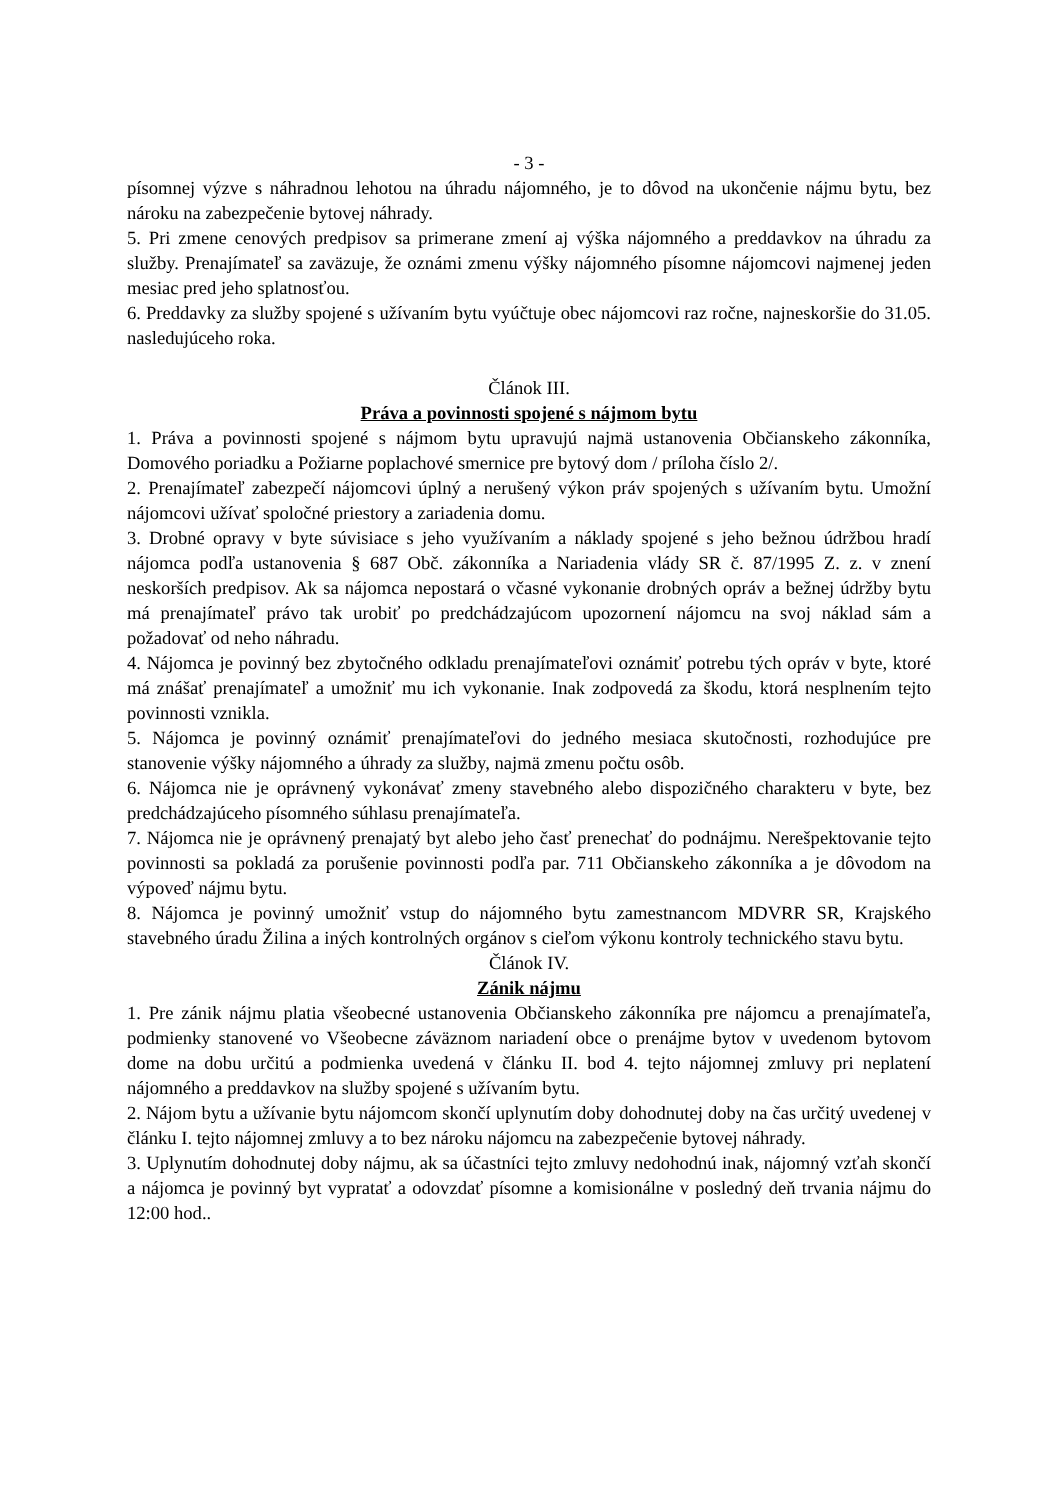- 3 -
písomnej výzve s náhradnou lehotou na úhradu nájomného, je to dôvod na ukončenie nájmu bytu, bez nároku na zabezpečenie bytovej náhrady.
5. Pri zmene cenových predpisov sa primerane zmení aj výška nájomného a preddavkov na úhradu za služby. Prenajímateľ sa zaväzuje, že oznámi zmenu výšky nájomného písomne nájomcovi najmenej jeden mesiac pred jeho splatnosťou.
6. Preddavky za služby spojené s užívaním bytu vyúčtuje obec nájomcovi raz ročne, najneskoršie do 31.05. nasledujúceho roka.
Článok III.
Práva a povinnosti spojené s nájmom bytu
1. Práva a povinnosti spojené s nájmom bytu upravujú najmä ustanovenia Občianskeho zákonníka, Domového poriadku a Požiarne poplachové smernice pre bytový dom / príloha číslo 2/.
2. Prenajímateľ zabezpečí nájomcovi úplný a nerušený výkon práv spojených s užívaním bytu. Umožní nájomcovi užívať spoločné priestory a zariadenia domu.
3. Drobné opravy v byte súvisiace s jeho využívaním a náklady spojené s jeho bežnou údržbou hradí nájomca podľa ustanovenia § 687 Obč. zákonníka a Nariadenia vlády SR č. 87/1995 Z. z. v znení neskorších predpisov. Ak sa nájomca nepostará o včasné vykonanie drobných opráv a bežnej údržby bytu má prenajímateľ právo tak urobiť po predchádzajúcom upozornení nájomcu na svoj náklad sám a požadovať od neho náhradu.
4. Nájomca je povinný bez zbytočného odkladu prenajímateľovi oznámiť potrebu tých opráv v byte, ktoré má znášať prenajímateľ a umožniť mu ich vykonanie. Inak zodpovedá za škodu, ktorá nesplnením tejto povinnosti vznikla.
5. Nájomca je povinný oznámiť prenajímateľovi do jedného mesiaca skutočnosti, rozhodujúce pre stanovenie výšky nájomného a úhrady za služby, najmä zmenu počtu osôb.
6. Nájomca nie je oprávnený vykonávať zmeny stavebného alebo dispozičného charakteru v byte, bez predchádzajúceho písomného súhlasu prenajímateľa.
7. Nájomca nie je oprávnený prenajatý byt alebo jeho časť prenechať do podnájmu. Nerešpektovanie tejto povinnosti sa pokladá za porušenie povinnosti podľa par. 711 Občianskeho zákonníka a je dôvodom na výpoveď nájmu bytu.
8. Nájomca je povinný umožniť vstup do nájomného bytu zamestnancom MDVRR SR, Krajského stavebného úradu Žilina a iných kontrolných orgánov s cieľom výkonu kontroly technického stavu bytu.
Článok IV.
Zánik nájmu
1. Pre zánik nájmu platia všeobecné ustanovenia Občianskeho zákonníka pre nájomcu a prenajímateľa, podmienky stanovené vo Všeobecne záväznom nariadení obce o prenájme bytov v uvedenom bytovom dome na dobu určitú a podmienka uvedená v článku II. bod 4. tejto nájomnej zmluvy pri neplatení nájomného a preddavkov na služby spojené s užívaním bytu.
2. Nájom bytu a užívanie bytu nájomcom skončí uplynutím doby dohodnutej doby na čas určitý uvedenej v článku I. tejto nájomnej zmluvy a to bez nároku nájomcu na zabezpečenie bytovej náhrady.
3. Uplynutím dohodnutej doby nájmu, ak sa účastníci tejto zmluvy nedohodnú inak, nájomný vzťah skončí a nájomca je povinný byt vypratať a odovzdať písomne a komisionálne v posledný deň trvania nájmu do 12:00 hod..